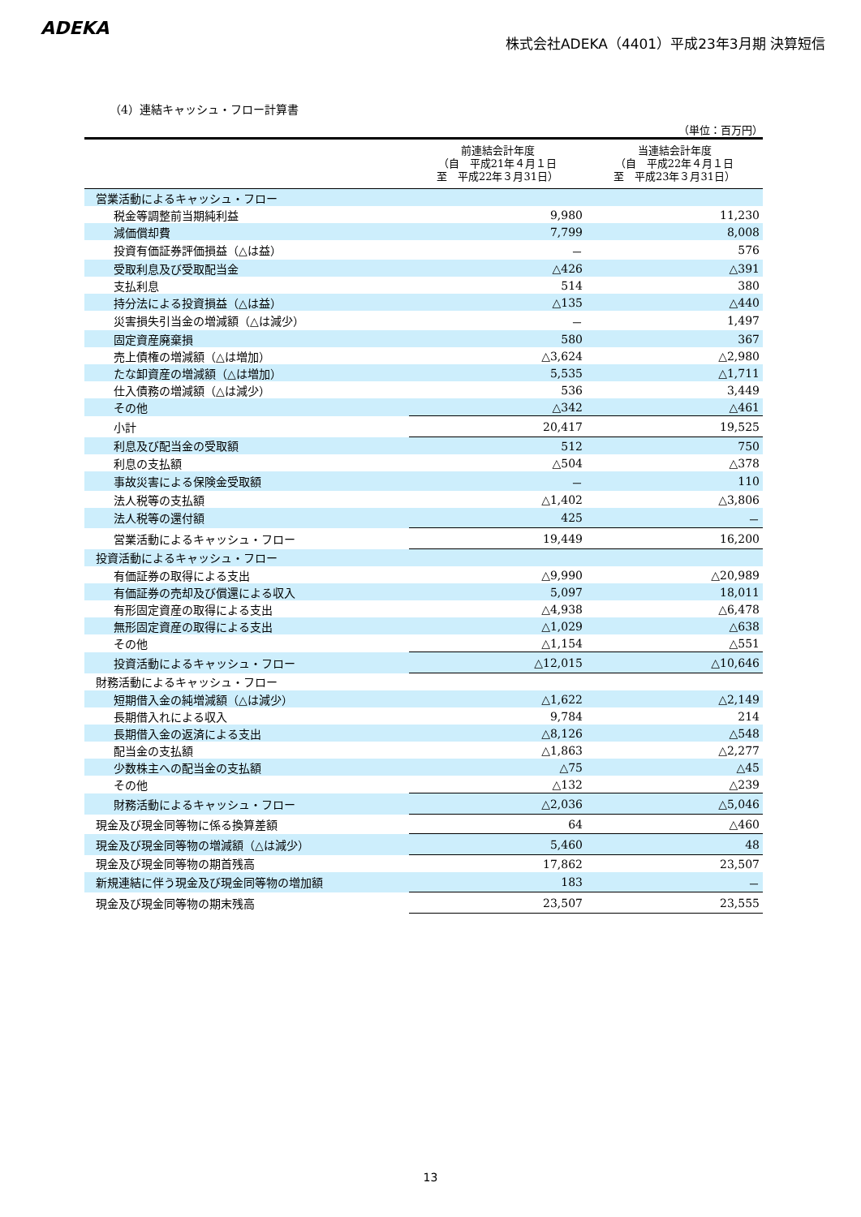ADEKA
株式会社ADEKA（4401）平成23年3月期 決算短信
（4）連結キャッシュ・フロー計算書
（単位：百万円）
| | 前連結会計年度 （自 平成21年４月１日 至 平成22年３月31日） | 当連結会計年度 （自 平成22年４月１日 至 平成23年３月31日） |
| --- | --- | --- |
| 営業活動によるキャッシュ・フロー | | |
| 税金等調整前当期純利益 | 9,980 | 11,230 |
| 減価償却費 | 7,799 | 8,008 |
| 投資有価証券評価損益（△は益） | － | 576 |
| 受取利息及び受取配当金 | △426 | △391 |
| 支払利息 | 514 | 380 |
| 持分法による投資損益（△は益） | △135 | △440 |
| 災害損失引当金の増減額（△は減少） | － | 1,497 |
| 固定資産廃棄損 | 580 | 367 |
| 売上債権の増減額（△は増加） | △3,624 | △2,980 |
| たな卸資産の増減額（△は増加） | 5,535 | △1,711 |
| 仕入債務の増減額（△は減少） | 536 | 3,449 |
| その他 | △342 | △461 |
| 小計 | 20,417 | 19,525 |
| 利息及び配当金の受取額 | 512 | 750 |
| 利息の支払額 | △504 | △378 |
| 事故災害による保険金受取額 | － | 110 |
| 法人税等の支払額 | △1,402 | △3,806 |
| 法人税等の還付額 | 425 | － |
| 営業活動によるキャッシュ・フロー | 19,449 | 16,200 |
| 投資活動によるキャッシュ・フロー | | |
| 有価証券の取得による支出 | △9,990 | △20,989 |
| 有価証券の売却及び償還による収入 | 5,097 | 18,011 |
| 有形固定資産の取得による支出 | △4,938 | △6,478 |
| 無形固定資産の取得による支出 | △1,029 | △638 |
| その他 | △1,154 | △551 |
| 投資活動によるキャッシュ・フロー | △12,015 | △10,646 |
| 財務活動によるキャッシュ・フロー | | |
| 短期借入金の純増減額（△は減少） | △1,622 | △2,149 |
| 長期借入れによる収入 | 9,784 | 214 |
| 長期借入金の返済による支出 | △8,126 | △548 |
| 配当金の支払額 | △1,863 | △2,277 |
| 少数株主への配当金の支払額 | △75 | △45 |
| その他 | △132 | △239 |
| 財務活動によるキャッシュ・フロー | △2,036 | △5,046 |
| 現金及び現金同等物に係る換算差額 | 64 | △460 |
| 現金及び現金同等物の増減額（△は減少） | 5,460 | 48 |
| 現金及び現金同等物の期首残高 | 17,862 | 23,507 |
| 新規連結に伴う現金及び現金同等物の増加額 | 183 | － |
| 現金及び現金同等物の期末残高 | 23,507 | 23,555 |
13